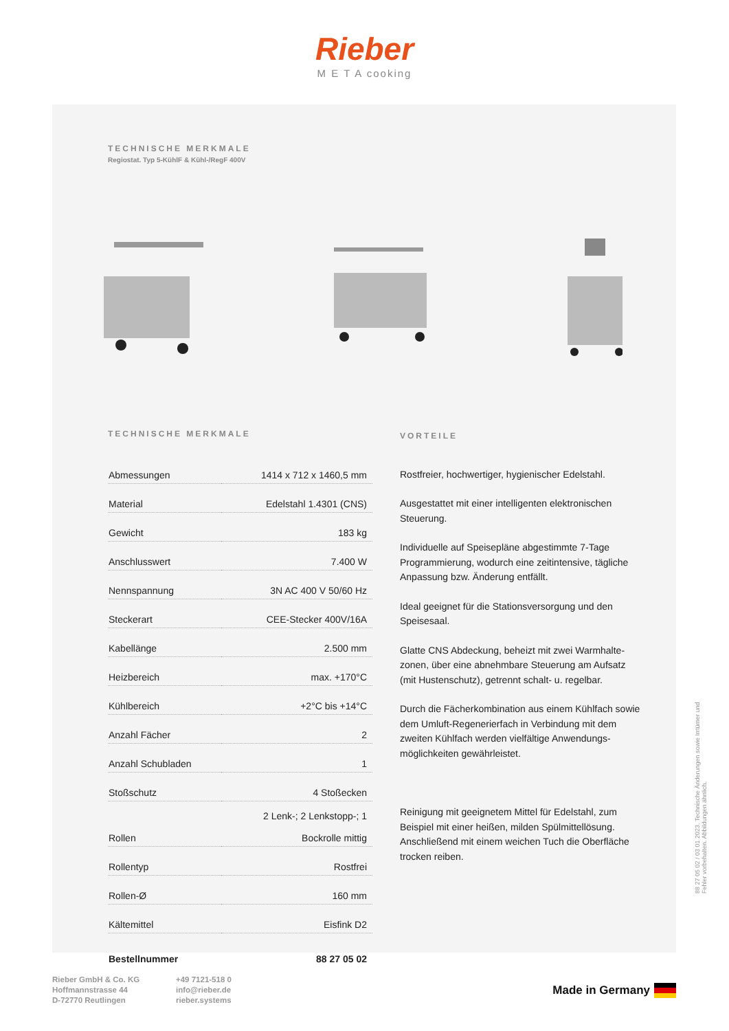Rieber
M E T A cooking
TECHNISCHE MERKMALE
Regiostat. Typ 5-KühlF & Kühl-/RegF 400V
TECHNISCHE MERKMALE
| Abmessungen | 1414 x 712 x 1460,5 mm |
| Material | Edelstahl 1.4301 (CNS) |
| Gewicht | 183 kg |
| Anschlusswert | 7.400 W |
| Nennspannung | 3N AC 400 V 50/60 Hz |
| Steckerart | CEE-Stecker 400V/16A |
| Kabellänge | 2.500 mm |
| Heizbereich | max. +170°C |
| Kühlbereich | +2°C bis +14°C |
| Anzahl Fächer | 2 |
| Anzahl Schubladen | 1 |
| Stoßschutz | 4 Stoßecken |
| Rollen | 2 Lenk-; 2 Lenkstopp-; 1 Bockrolle mittig |
| Rollentyp | Rostfrei |
| Rollen-Ø | 160 mm |
| Kältemittel | Eisfink D2 |
| Bestellnummer | 88 27 05 02 |
VORTEILE
Rostfreier, hochwertiger, hygienischer Edelstahl.
Ausgestattet mit einer intelligenten elektronischen Steuerung.
Individuelle auf Speisepläne abgestimmte 7-Tage Programmierung, wodurch eine zeitintensive, tägliche Anpassung bzw. Änderung entfällt.
Ideal geeignet für die Stationsversorgung und den Speisesaal.
Glatte CNS Abdeckung, beheizt mit zwei Warmhalte-zonen, über eine abnehmbare Steuerung am Aufsatz (mit Hustenschutz), getrennt schalt- u. regelbar.
Durch die Fächerkombination aus einem Kühlfach sowie dem Umluft-Regenerierfach in Verbindung mit dem zweiten Kühlfach werden vielfältige Anwendungs-möglichkeiten gewährleistet.
Reinigung mit geeignetem Mittel für Edelstahl, zum Beispiel mit einer heißen, milden Spülmittellösung. Anschließend mit einem weichen Tuch die Oberfläche trocken reiben.
88 27 05 02 / 03 01 2023. Technische Änderungen sowie Irrtümer und Fehler vorbehalten. Abbildungen ähnlich.
Rieber GmbH & Co. KG
Hoffmannstrasse 44
D-72770 Reutlingen
+49 7121-518 0
info@rieber.de
rieber.systems
Made in Germany